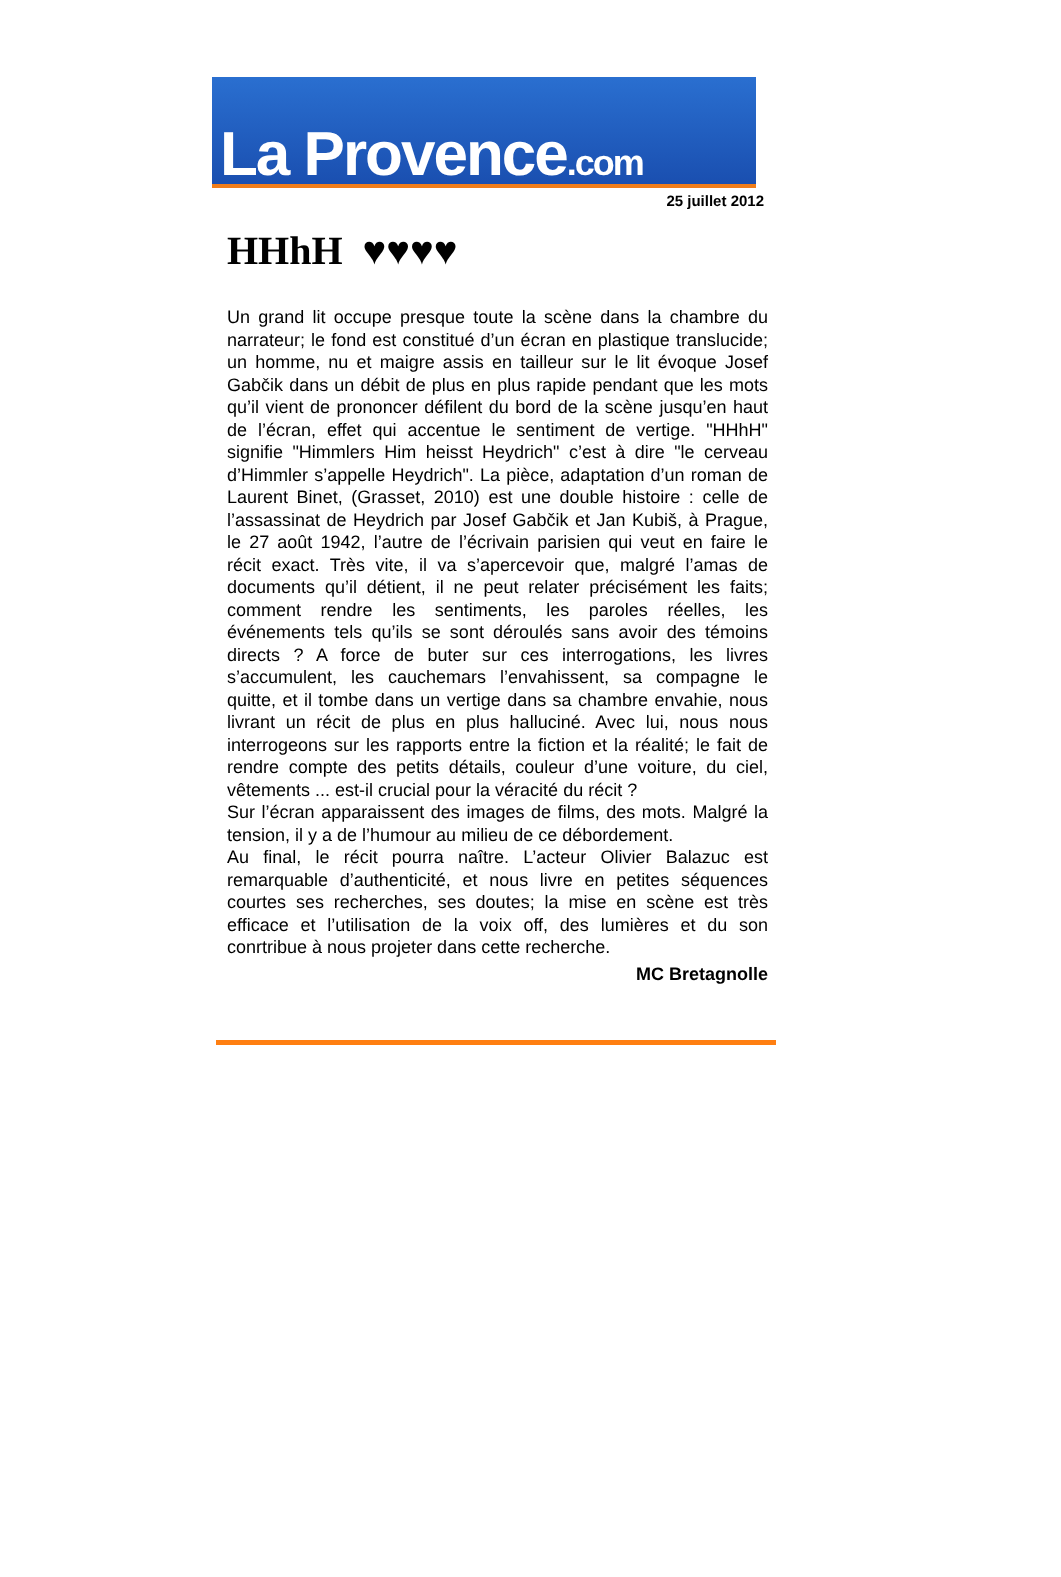La Provence.com
25 juillet 2012
HHhH ♥♥♥♥
Un grand lit occupe presque toute la scène dans la chambre du narrateur; le fond est constitué d’un écran en plastique translucide; un homme, nu et maigre assis en tailleur sur le lit évoque Josef Gabčik dans un débit de plus en plus rapide pendant que les mots qu’il vient de prononcer défilent du bord de la scène jusqu’en haut de l’écran, effet qui accentue le sentiment de vertige. "HHhH" signifie "Himmlers Him heisst Heydrich" c’est à dire "le cerveau d’Himmler s’appelle Heydrich". La pièce, adaptation d’un roman de Laurent Binet, (Grasset, 2010) est une double histoire : celle de l’assassinat de Heydrich par Josef Gabčik et Jan Kubiš, à Prague, le 27 août 1942, l’autre de l’écrivain parisien qui veut en faire le récit exact. Très vite, il va s’apercevoir que, malgré l’amas de documents qu’il détient, il ne peut relater précisément les faits; comment rendre les sentiments, les paroles réelles, les événements tels qu’ils se sont déroulés sans avoir des témoins directs ? A force de buter sur ces interrogations, les livres s’accumulent, les cauchemars l’envahissent, sa compagne le quitte, et il tombe dans un vertige dans sa chambre envahie, nous livrant un récit de plus en plus halluciné. Avec lui, nous nous interrogeons sur les rapports entre la fiction et la réalité; le fait de rendre compte des petits détails, couleur d’une voiture, du ciel, vêtements ... est-il crucial pour la véracité du récit ?
Sur l’écran apparaissent des images de films, des mots. Malgré la tension, il y a de l’humour au milieu de ce débordement.
Au final, le récit pourra naître. L’acteur Olivier Balazuc est remarquable d’authenticité, et nous livre en petites séquences courtes ses recherches, ses doutes; la mise en scène est très efficace et l’utilisation de la voix off, des lumières et du son conrtribue à nous projeter dans cette recherche.
MC Bretagnolle